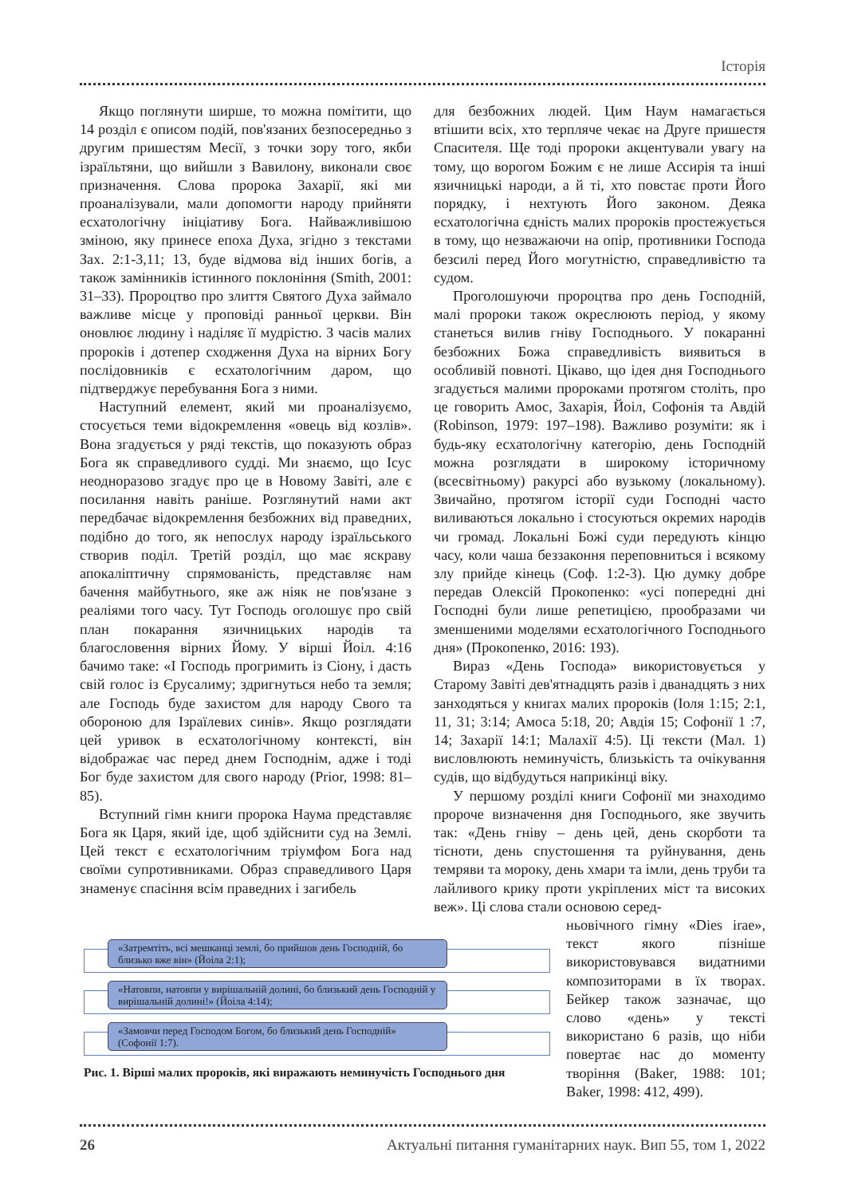Історія
Якщо поглянути ширше, то можна помітити, що 14 розділ є описом подій, пов'язаних безпосередньо з другим пришестям Месії, з точки зору того, якби ізраїльтяни, що вийшли з Вавилону, виконали своє призначення. Слова пророка Захарії, які ми проаналізували, мали допомогти народу прийняти есхатологічну ініціативу Бога. Найважливішою зміною, яку принесе епоха Духа, згідно з текстами Зах. 2:1-3,11; 13, буде відмова від інших богів, а також замінників істинного поклоніння (Smith, 2001: 31–33). Пророцтво про злиття Святого Духа займало важливе місце у проповіді ранньої церкви. Він оновлює людину і наділяє її мудрістю. З часів малих пророків і дотепер сходження Духа на вірних Богу послідовників є есхатологічним даром, що підтверджує перебування Бога з ними.
Наступний елемент, який ми проаналізуємо, стосується теми відокремлення «овець від козлів». Вона згадується у ряді текстів, що показують образ Бога як справедливого судді. Ми знаємо, що Ісус неодноразово згадує про це в Новому Завіті, але є посилання навіть раніше. Розглянутий нами акт передбачає відокремлення безбожних від праведних, подібно до того, як непослух народу ізраїльського створив поділ. Третій розділ, що має яскраву апокаліптичну спрямованість, представляє нам бачення майбутнього, яке аж ніяк не пов'язане з реаліями того часу. Тут Господь оголошує про свій план покарання язичницьких народів та благословення вірних Йому. У вірші Йоіл. 4:16 бачимо таке: «І Господь прогримить із Сіону, і дасть свій голос із Єрусалиму; здригнуться небо та земля; але Господь буде захистом для народу Свого та обороною для Ізраїлевих синів». Якщо розглядати цей уривок в есхатологічному контексті, він відображає час перед днем Господнім, адже і тоді Бог буде захистом для свого народу (Prior, 1998: 81–85).
Вступний гімн книги пророка Наума представляє Бога як Царя, який іде, щоб здійснити суд на Землі. Цей текст є есхатологічним тріумфом Бога над своїми супротивниками. Образ справедливого Царя знаменує спасіння всім праведних і загибель
для безбожних людей. Цим Наум намагається втішити всіх, хто терпляче чекає на Друге пришестя Спасителя. Ще тоді пророки акцентували увагу на тому, що ворогом Божим є не лише Ассирія та інші язичницькі народи, а й ті, хто повстає проти Його порядку, і нехтують Його законом. Деяка есхатологічна єдність малих пророків простежується в тому, що незважаючи на опір, противники Господа безсилі перед Його могутністю, справедливістю та судом.
Проголошуючи пророцтва про день Господній, малі пророки також окреслюють період, у якому станеться вилив гніву Господнього. У покаранні безбожних Божа справедливість виявиться в особливій повноті. Цікаво, що ідея дня Господнього згадується малими пророками протягом століть, про це говорить Амос, Захарія, Йоіл, Софонія та Авдій (Robinson, 1979: 197–198). Важливо розуміти: як і будь-яку есхатологічну категорію, день Господній можна розглядати в широкому історичному (всесвітньому) ракурсі або вузькому (локальному). Звичайно, протягом історії суди Господні часто виливаються локально і стосуються окремих народів чи громад. Локальні Божі суди передують кінцю часу, коли чаша беззаконня переповниться і всякому злу прийде кінець (Соф. 1:2-3). Цю думку добре передав Олексій Прокопенко: «усі попередні дні Господні були лише репетицією, прообразами чи зменшеними моделями есхатологічного Господнього дня» (Прокопенко, 2016: 193).
Вираз «День Господа» використовується у Старому Завіті дев'ятнадцять разів і дванадцять з них занходяться у книгах малих пророків (Іоля 1:15; 2:1, 11, 31; 3:14; Амоса 5:18, 20; Авдія 15; Софонії 1 :7, 14; Захарії 14:1; Малахії 4:5). Ці тексти (Мал. 1) висловлюють неминучість, близькість та очікування судів, що відбудуться наприкінці віку.
У першому розділі книги Софонії ми знаходимо пророче визначення дня Господнього, яке звучить так: «День гніву – день цей, день скорботи та тісноти, день спустошення та руйнування, день темряви та мороку, день хмари та імли, день труби та лайливого крику проти укріплених міст та високих веж». Ці слова стали основою серед-
ньовічного гімну «Dies irae», текст якого пізніше використовувався видатними композиторами в їх творах. Бейкер також зазначає, що слово «день» у тексті використано 6 разів, що ніби повертає нас до моменту творіння (Baker, 1988: 101; Baker, 1998: 412, 499).
«Затремтіть, всі мешканці землі, бо прийшов день Господній, бо близько вже він» (Йоіла 2:1);
«Натовпи, натовпи у вирішальній долині, бо близький день Господній у вирішальній долині!» (Йоіла 4:14);
«Замовчи перед Господом Богом, бо близький день Господній» (Софонії 1:7).
Рис. 1. Вірші малих пророків, які виражають неминучість Господнього дня
26 Актуальні питання гуманітарних наук. Вип 55, том 1, 2022